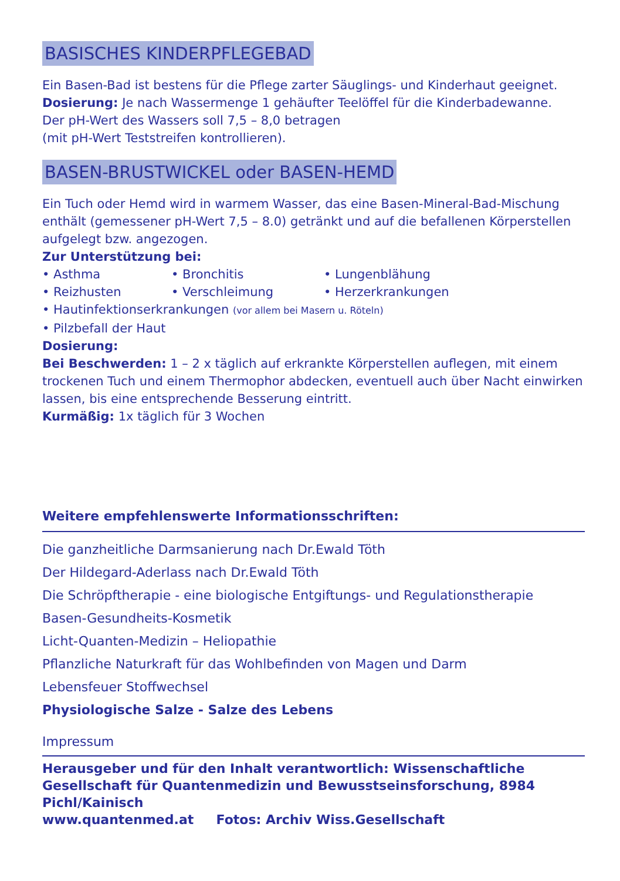BASISCHES KINDERPFLEGEBAD
Ein Basen-Bad ist bestens für die Pflege zarter Säuglings- und Kinderhaut geeignet.
Dosierung: Je nach Wassermenge 1 gehäufter Teelöffel für die Kinderbadewanne.
Der pH-Wert des Wassers soll 7,5 – 8,0 betragen
(mit pH-Wert Teststreifen kontrollieren).
BASEN-BRUSTWICKEL oder BASEN-HEMD
Ein Tuch oder Hemd wird in warmem Wasser, das eine Basen-Mineral-Bad-Mischung enthält (gemessener pH-Wert 7,5 – 8.0) getränkt und auf die befallenen Körperstellen aufgelegt bzw. angezogen.
Zur Unterstützung bei:
• Asthma • Bronchitis • Lungenblähung • Reizhusten • Verschleimung • Herzerkrankungen
• Hautinfektionserkrankungen (vor allem bei Masern u. Röteln)
• Pilzbefall der Haut
Dosierung:
Bei Beschwerden: 1 – 2 x täglich auf erkrankte Körperstellen auflegen, mit einem trockenen Tuch und einem Thermophor abdecken, eventuell auch über Nacht einwirken lassen, bis eine entsprechende Besserung eintritt.
Kurmäßig: 1x täglich für 3 Wochen
Weitere empfehlenswerte Informationsschriften:
Die ganzheitliche Darmsanierung nach Dr.Ewald Töth
Der Hildegard-Aderlass nach Dr.Ewald Töth
Die Schröpftherapie - eine biologische Entgiftungs- und Regulationstherapie
Basen-Gesundheits-Kosmetik
Licht-Quanten-Medizin – Heliopathie
Pflanzliche Naturkraft für das Wohlbefinden von Magen und Darm
Lebensfeuer Stoffwechsel
Physiologische Salze - Salze des Lebens
Impressum
Herausgeber und für den Inhalt verantwortlich: Wissenschaftliche Gesellschaft für Quantenmedizin und Bewusstseinsforschung, 8984 Pichl/Kainisch
www.quantenmed.at Fotos: Archiv Wiss.Gesellschaft